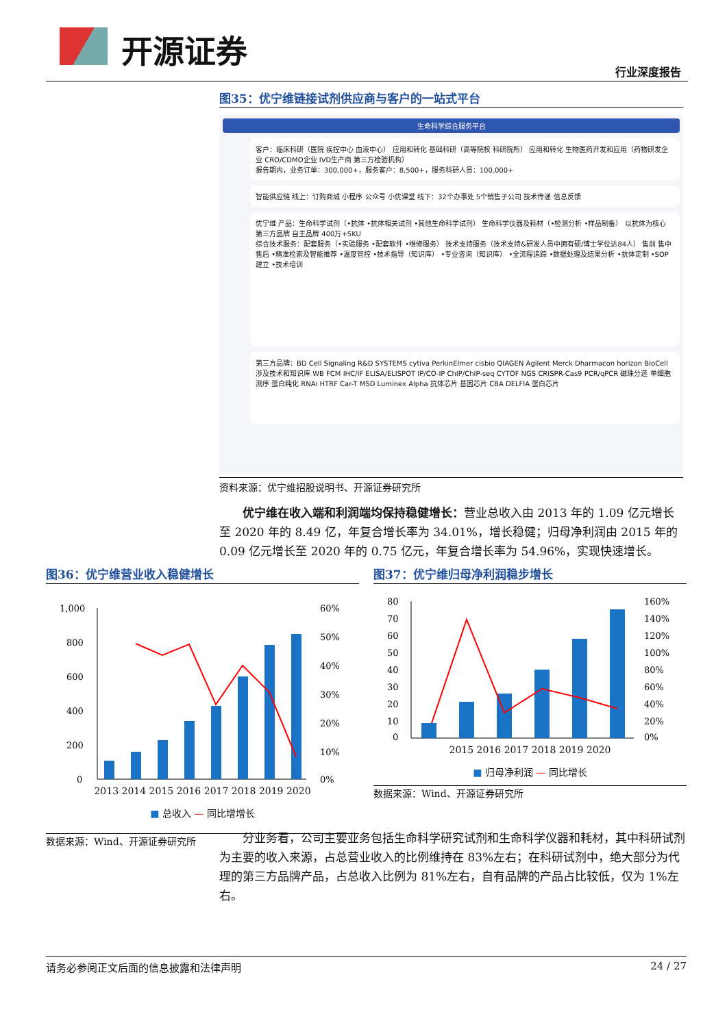开源证券
行业深度报告
图35：优宁维链接试剂供应商与客户的一站式平台
生命科学综合服务平台
客户：临床科研（医院 疾控中心 血液中心） 应用和转化 基础科研（高等院校 科研院所） 应用和转化 生物医药开发和应用（药物研发企业 CRO/CDMO企业 IVD生产商 第三方检验机构）
报告期内，业务订单：300,000+，服务客户：8,500+，服务科研人员：100,000+
智能供应链 线上：订购商城 小程序 公众号 小优课堂 线下：32个办事处 5个销售子公司 技术传递 信息反馈
优宁维 产品：生命科学试剂（•抗体 •抗体相关试剂 •其他生命科学试剂） 生命科学仪器及耗材（•检测分析 •样品制备） 以抗体为核心 第三方品牌 自主品牌 400万+SKU
综合技术服务：配套服务（•实验服务 •配套软件 •维修服务） 技术支持服务（技术支持&研发人员中拥有硕/博士学位达84人） 售前 售中 售后 •精准检索及智能推荐 •温度管控 •技术指导（知识库） •专业咨询（知识库） •全流程追踪 •数据处理及结果分析 •抗体定制 •SOP建立 •技术培训
第三方品牌：BD Cell Signaling R&D SYSTEMS cytiva PerkinElmer cisbio QIAGEN Agilent Merck Dharmacon horizon BioCell 涉及技术和知识库 WB FCM IHC/IF ELISA/ELISPOT IP/CO-IP ChIP/ChIP-seq CYTOF NGS CRISPR-Cas9 PCR/qPCR 磁珠分选 单细胞测序 蛋白纯化 RNAi HTRF Car-T MSD Luminex Alpha 抗体芯片 基因芯片 CBA DELFIA 蛋白芯片
资料来源：优宁维招股说明书、开源证券研究所
优宁维在收入端和利润端均保持稳健增长：营业总收入由 2013 年的 1.09 亿元增长至 2020 年的 8.49 亿，年复合增长率为 34.01%，增长稳健；归母净利润由 2015 年的 0.09 亿元增长至 2020 年的 0.75 亿元，年复合增长率为 54.96%，实现快速增长。
图36：优宁维营业收入稳健增长
1,000
800
600
400
200
0
60%
50%
40%
30%
20%
10%
0%
2013 2014 2015 2016 2017 2018 2019 2020
■ 总收入 — 同比增增长
数据来源：Wind、开源证券研究所
图37：优宁维归母净利润稳步增长
80
70
60
50
40
30
20
10
0
160%
140%
120%
100%
80%
60%
40%
20%
0%
2015 2016 2017 2018 2019 2020
■ 归母净利润 — 同比增长
数据来源：Wind、开源证券研究所
分业务看，公司主要业务包括生命科学研究试剂和生命科学仪器和耗材，其中科研试剂为主要的收入来源，占总营业收入的比例维持在 83%左右；在科研试剂中，绝大部分为代理的第三方品牌产品，占总收入比例为 81%左右，自有品牌的产品占比较低，仅为 1%左右。
请务必参阅正文后面的信息披露和法律声明 24 / 27